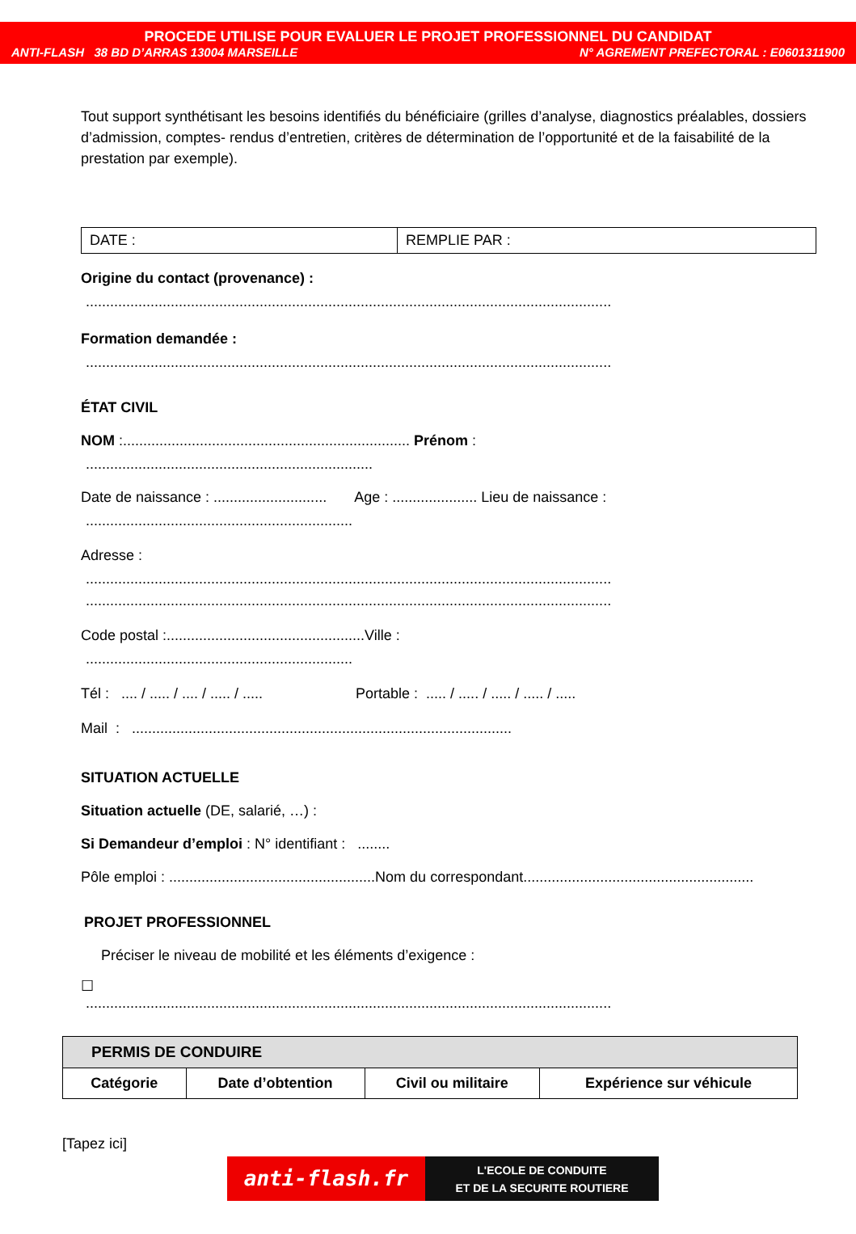PROCEDE UTILISE POUR EVALUER LE PROJET PROFESSIONNEL DU CANDIDAT
ANTI-FLASH 38 BD D’ARRAS 13004 MARSEILLE N° AGREMENT PREFECTORAL : E0601311900
Tout support synthétisant les besoins identifiés du bénéficiaire (grilles d’analyse, diagnostics préalables, dossiers d’admission, comptes- rendus d’entretien, critères de détermination de l’opportunité et de la faisabilité de la prestation par exemple).
| DATE : | REMPLIE PAR : |
Origine du contact (provenance) :
..................................................................................................................................
Formation demandée :
..................................................................................................................................
ÉTAT CIVIL
NOM :....................................................................... Prénom :
.......................................................................
Date de naissance : ............................ Age : ..................... Lieu de naissance :
..................................................................
Adresse :
..................................................................................................................................
..................................................................................................................................
Code postal :.................................................Ville :
..................................................................
Tél : .... / ..... / .... / ..... / ..... Portable : ..... / ..... / ..... / ..... / .....
Mail : ..............................................................................................
SITUATION ACTUELLE
Situation actuelle (DE, salarié, …) :
Si Demandeur d’emploi : N° identifiant : ........
Pôle emploi : ...................................................Nom du correspondant.........................................................
PROJET PROFESSIONNEL
Préciser le niveau de mobilité et les éléments d’exigence :
☐
..................................................................................................................................
| PERMIS DE CONDUIRE | | | |
| --- | --- | --- | --- |
| Catégorie | Date d’obtention | Civil ou militaire | Expérience sur véhicule |
[Tapez ici]
anti-flash.fr
L'ECOLE DE CONDUITE
ET DE LA SECURITE ROUTIERE